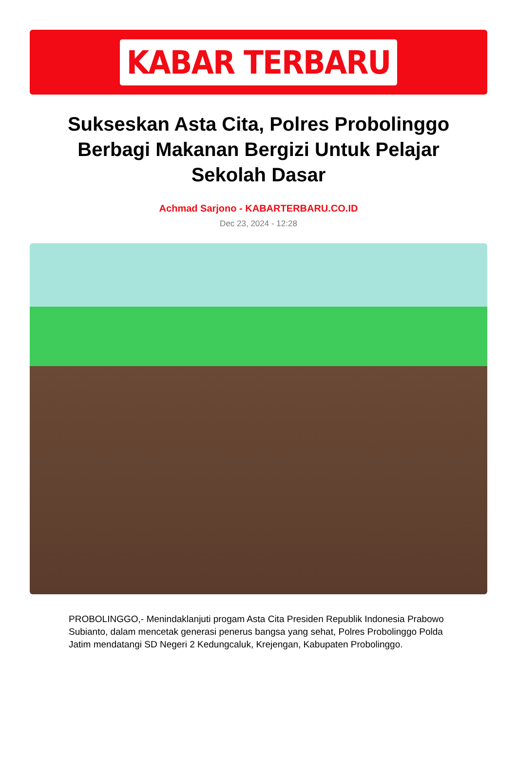KABAR TERBARU
Sukseskan Asta Cita, Polres Probolinggo Berbagi Makanan Bergizi Untuk Pelajar Sekolah Dasar
Achmad Sarjono - KABARTERBARU.CO.ID
Dec 23, 2024 - 12:28
PROBOLINGGO,- Menindaklanjuti progam Asta Cita Presiden Republik Indonesia Prabowo Subianto, dalam mencetak generasi penerus bangsa yang sehat, Polres Probolinggo Polda Jatim mendatangi SD Negeri 2 Kedungcaluk, Krejengan, Kabupaten Probolinggo.